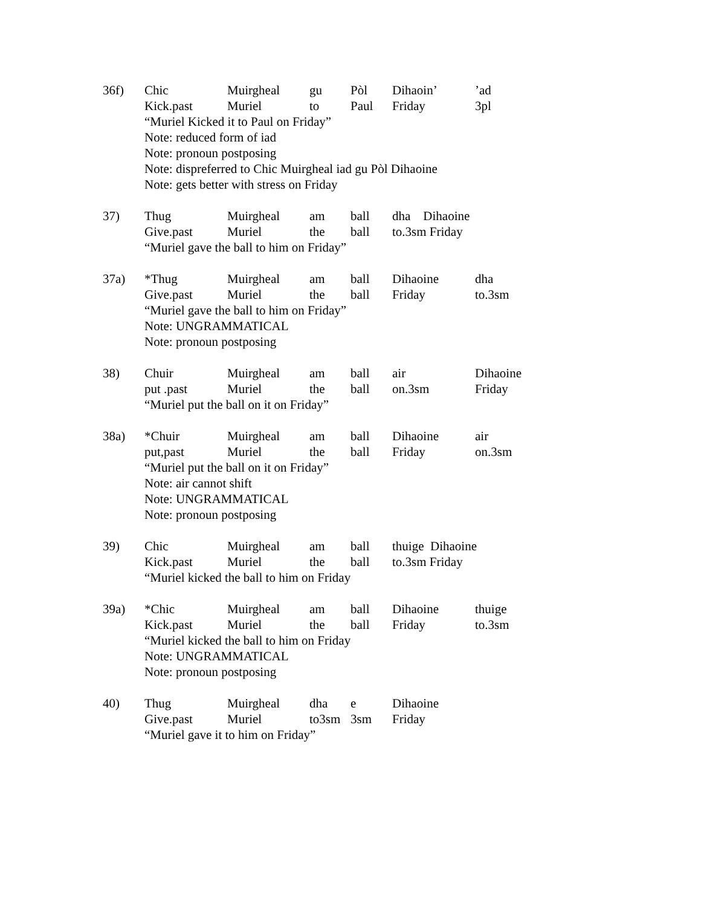36f)
Chic Muirgheal gu Pòl Dihaoin’’ad
Kick.past Muriel to Paul Friday 3pl
“Muriel Kicked it to Paul on Friday”
Note: reduced form of iad
Note: pronoun postposing
Note: dispreferred to Chic Muirgheal iad gu Pòl Dihaoine
Note: gets better with stress on Friday
37)
Thug Muirgheal am ball dha Dihaoine
Give.past Muriel the ball to.3sm Friday
“Muriel gave the ball to him on Friday”
37a)
*Thug Muirgheal am ball Dihaoine dha
Give.past Muriel the ball Friday to.3sm
“Muriel gave the ball to him on Friday”
Note: UNGRAMMATICAL
Note: pronoun postposing
38)
Chuir Muirgheal am ball air Dihaoine
put .past Muriel the ball on.3sm Friday
“Muriel put the ball on it on Friday”
38a)
*Chuir Muirgheal am ball Dihaoine air
put,past Muriel the ball Friday on.3sm
“Muriel put the ball on it on Friday”
Note: air cannot shift
Note: UNGRAMMATICAL
Note: pronoun postposing
39)
Chic Muirgheal am ball thuige Dihaoine
Kick.past Muriel the ball to.3sm Friday
“Muriel kicked the ball to him on Friday
39a)
*Chic Muirgheal am ball Dihaoine thuige
Kick.past Muriel the ball Friday to.3sm
“Muriel kicked the ball to him on Friday
Note: UNGRAMMATICAL
Note: pronoun postposing
40)
Thug Muirgheal dha e Dihaoine
Give.past Muriel to3sm 3sm Friday
“Muriel gave it to him on Friday”